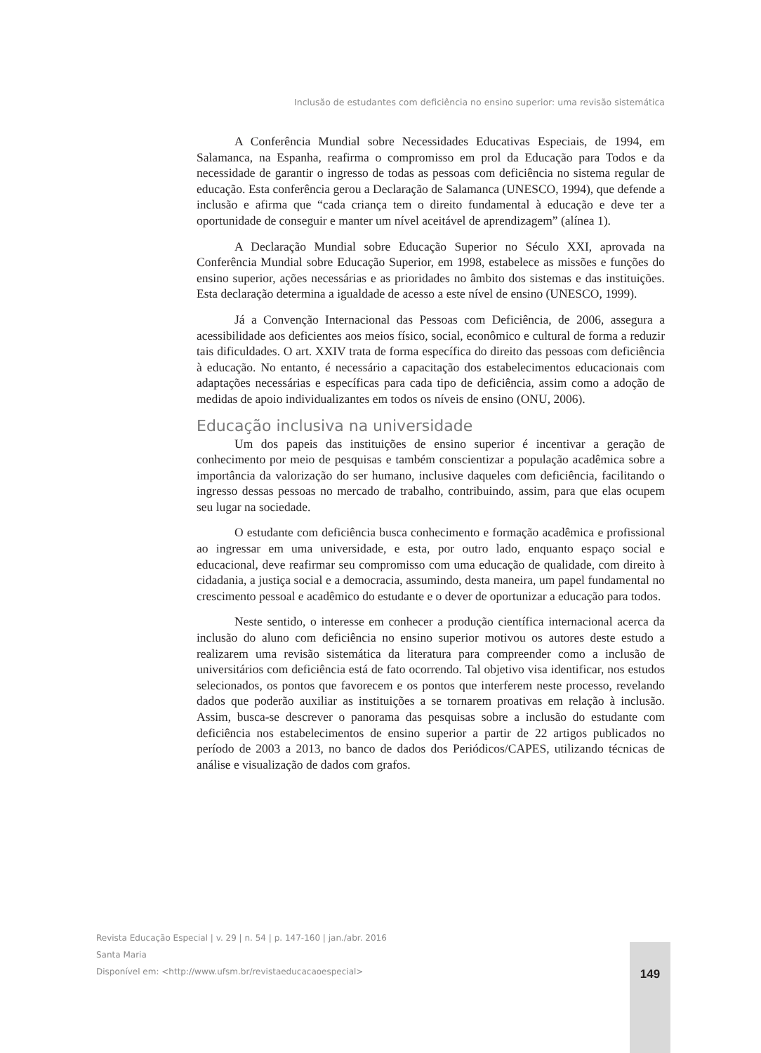Inclusão de estudantes com deficiência no ensino superior: uma revisão sistemática
A Conferência Mundial sobre Necessidades Educativas Especiais, de 1994, em Salamanca, na Espanha, reafirma o compromisso em prol da Educação para Todos e da necessidade de garantir o ingresso de todas as pessoas com deficiência no sistema regular de educação. Esta conferência gerou a Declaração de Salamanca (UNESCO, 1994), que defende a inclusão e afirma que “cada criança tem o direito fundamental à educação e deve ter a oportunidade de conseguir e manter um nível aceitável de aprendizagem” (alínea 1).
A Declaração Mundial sobre Educação Superior no Século XXI, aprovada na Conferência Mundial sobre Educação Superior, em 1998, estabelece as missões e funções do ensino superior, ações necessárias e as prioridades no âmbito dos sistemas e das instituições. Esta declaração determina a igualdade de acesso a este nível de ensino (UNESCO, 1999).
Já a Convenção Internacional das Pessoas com Deficiência, de 2006, assegura a acessibilidade aos deficientes aos meios físico, social, econômico e cultural de forma a reduzir tais dificuldades. O art. XXIV trata de forma específica do direito das pessoas com deficiência à educação. No entanto, é necessário a capacitação dos estabelecimentos educacionais com adaptações necessárias e específicas para cada tipo de deficiência, assim como a adoção de medidas de apoio individualizantes em todos os níveis de ensino (ONU, 2006).
Educação inclusiva na universidade
Um dos papeis das instituições de ensino superior é incentivar a geração de conhecimento por meio de pesquisas e também conscientizar a população acadêmica sobre a importância da valorização do ser humano, inclusive daqueles com deficiência, facilitando o ingresso dessas pessoas no mercado de trabalho, contribuindo, assim, para que elas ocupem seu lugar na sociedade.
O estudante com deficiência busca conhecimento e formação acadêmica e profissional ao ingressar em uma universidade, e esta, por outro lado, enquanto espaço social e educacional, deve reafirmar seu compromisso com uma educação de qualidade, com direito à cidadania, a justiça social e a democracia, assumindo, desta maneira, um papel fundamental no crescimento pessoal e acadêmico do estudante e o dever de oportunizar a educação para todos.
Neste sentido, o interesse em conhecer a produção científica internacional acerca da inclusão do aluno com deficiência no ensino superior motivou os autores deste estudo a realizarem uma revisão sistemática da literatura para compreender como a inclusão de universitários com deficiência está de fato ocorrendo. Tal objetivo visa identificar, nos estudos selecionados, os pontos que favorecem e os pontos que interferem neste processo, revelando dados que poderão auxiliar as instituições a se tornarem proativas em relação à inclusão. Assim, busca-se descrever o panorama das pesquisas sobre a inclusão do estudante com deficiência nos estabelecimentos de ensino superior a partir de 22 artigos publicados no período de 2003 a 2013, no banco de dados dos Periódicos/CAPES, utilizando técnicas de análise e visualização de dados com grafos.
Revista Educação Especial | v. 29 | n. 54 | p. 147-160 | jan./abr. 2016
Santa Maria
Disponível em: <http://www.ufsm.br/revistaeducacaoespecial>
149